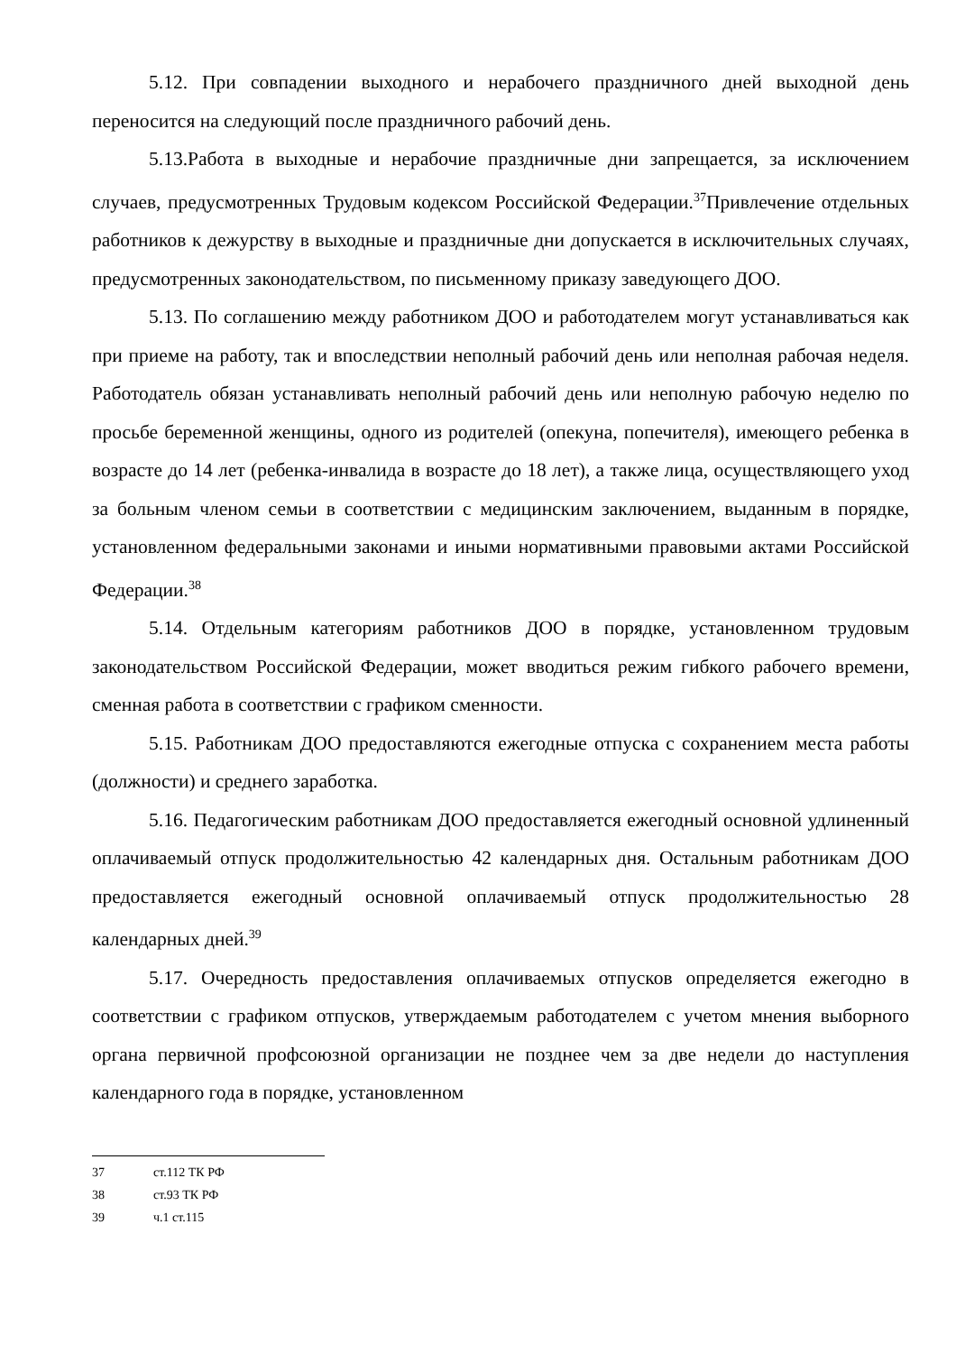5.12. При совпадении выходного и нерабочего праздничного дней выходной день переносится на следующий после праздничного рабочий день.
5.13.Работа в выходные и нерабочие праздничные дни запрещается, за исключением случаев, предусмотренных Трудовым кодексом Российской Федерации.<sup>37</sup>Привлечение отдельных работников к дежурству в выходные и праздничные дни допускается в исключительных случаях, предусмотренных законодательством, по письменному приказу заведующего ДОО.
5.13. По соглашению между работником ДОО и работодателем могут устанавливаться как при приеме на работу, так и впоследствии неполный рабочий день или неполная рабочая неделя. Работодатель обязан устанавливать неполный рабочий день или неполную рабочую неделю по просьбе беременной женщины, одного из родителей (опекуна, попечителя), имеющего ребенка в возрасте до 14 лет (ребенка-инвалида в возрасте до 18 лет), а также лица, осуществляющего уход за больным членом семьи в соответствии с медицинским заключением, выданным в порядке, установленном федеральными законами и иными нормативными правовыми актами Российской Федерации.<sup>38</sup>
5.14. Отдельным категориям работников ДОО в порядке, установленном трудовым законодательством Российской Федерации, может вводиться режим гибкого рабочего времени, сменная работа в соответствии с графиком сменности.
5.15. Работникам ДОО предоставляются ежегодные отпуска с сохранением места работы (должности) и среднего заработка.
5.16. Педагогическим работникам ДОО предоставляется ежегодный основной удлиненный оплачиваемый отпуск продолжительностью 42 календарных дня. Остальным работникам ДОО предоставляется ежегодный основной оплачиваемый отпуск продолжительностью 28 календарных дней.<sup>39</sup>
5.17. Очередность предоставления оплачиваемых отпусков определяется ежегодно в соответствии с графиком отпусков, утверждаемым работодателем с учетом мнения выборного органа первичной профсоюзной организации не позднее чем за две недели до наступления календарного года в порядке, установленном
<sup>37</sup> ст.112 ТК РФ
<sup>38</sup> ст.93 ТК РФ
<sup>39</sup> ч.1 ст.115